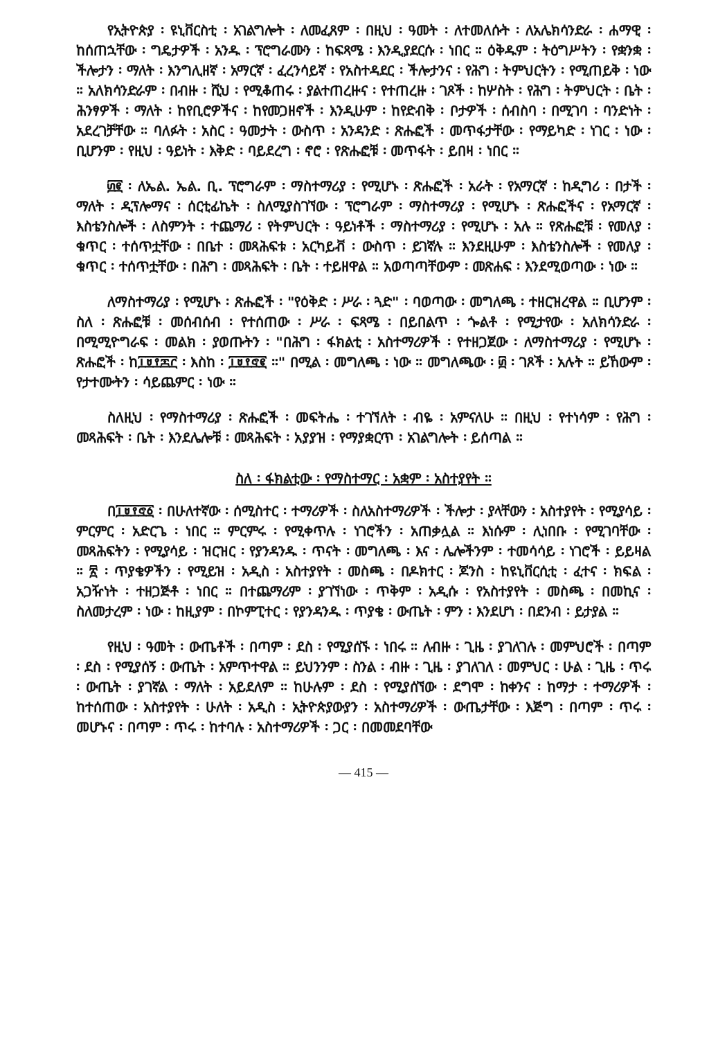የኢትዮጵያ ፡ ዩኒቨርስቲ ፡ አገልግሎት ፡ ለመፈጸም ፡ በዚህ ፡ ዓመት ፡ ለተመለሱት ፡ ለአሌክሳንድራ ፡ ሐማዊ ፡ ከሰጠኋቸው ፡ ግዴታዎች ፡ አንዱ ፡ ፕሮግራሙን ፡ ከፍጻሜ ፡ እንዲያደርሱ ፡ ነበር ። ዕቅዱም ፡ ትዕግሥትን ፡ የቋንቋ ፡ ችሎታን ፡ ማለት ፡ እንግሊዘኛ ፡ አማርኛ ፡ ፈረንሳይኛ ፡ የአስተዳደር ፡ ችሎታንና ፡ የሕግ ፡ ትምህርትን ፡ የሚጠይቅ ፡ ነው ። አለክሳንድራም ፡ በብዙ ፡ ሺህ ፡ የሚቆጠሩ ፡ ያልተጠረዙና ፡ የተጠረዙ ፡ ገጾች ፡ ከሦስት ፡ የሕግ ፡ ትምህርት ፡ ቤት ፡ ሕንፃዎች ፡ ማለት ፡ ከየቢሮዎችና ፡ ከየመጋዘኖች ፡ እንዲሁም ፡ ከየድብቅ ፡ ቦታዎች ፡ ሰብስባ ፡ በሚገባ ፡ ባንድነት ፡ አደረገቻቸው ። ባለፉት ፡ አስር ፡ ዓመታት ፡ ውስጥ ፡ አንዳንድ ፡ ጽሑፎች ፡ መጥፋታቸው ፡ የማይካድ ፡ ነገር ፡ ነው ፡ ቢሆንም ፡ የዚህ ፡ ዓይነት ፡ እቅድ ፡ ባይደረግ ፡ ኖሮ ፡ የጽሑፎቹ ፡ መጥፋት ፡ ይበዛ ፡ ነበር ።
፴፪ ፡ ለኤል. ኤል. ቢ. ፕሮግራም ፡ ማስተማሪያ ፡ የሚሆኑ ፡ ጽሑፎች ፡ አራት ፡ የአማርኛ ፡ ከዲግሪ ፡ በታች ፡ ማለት ፡ ዲፕሎማና ፡ ሰርቲፊኬት ፡ ስለሚያስገኘው ፡ ፕሮግራም ፡ ማስተማሪያ ፡ የሚሆኑ ፡ ጽሑፎችና ፡ የአማርኛ ፡ እስቴንስሎች ፡ ለስምንት ፡ ተጨማሪ ፡ የትምህርት ፡ ዓይነቶች ፡ ማስተማሪያ ፡ የሚሆኑ ፡ አሉ ። የጽሑፎቹ ፡ የመለያ ፡ ቁጥር ፡ ተሰጥቷቸው ፡ በቤተ ፡ መጻሕፍቱ ፡ አርካይቭ ፡ ውስጥ ፡ ይገኛሉ ። እንደዚሁም ፡ እስቴንስሎች ፡ የመለያ ፡ ቁጥር ፡ ተሰጥቷቸው ፡ በሕግ ፡ መጻሕፍት ፡ ቤት ፡ ተይዘዋል ። አወጣጣቸውም ፡ መጽሐፍ ፡ እንደሚወጣው ፡ ነው ።
ለማስተማሪያ ፡ የሚሆኑ ፡ ጽሑፎች ፡ "የዕቅድ ፡ ሥራ ፡ ጓድ" ፡ ባወጣው ፡ መግለጫ ፡ ተዘርዝረዋል ። ቢሆንም ፡ ስለ ፡ ጽሑፎቹ ፡ መሰብሰብ ፡ የተሰጠው ፡ ሥራ ፡ ፍጻሜ ፡ በይበልጥ ፡ ጐልቶ ፡ የሚታየው ፡ አለክሳንድራ ፡ በሚሚዮግራፍ ፡ መልክ ፡ ያወጡትን ፡ "በሕግ ፡ ፋክልቲ ፡ አስተማሪዎች ፡ የተዘጋጀው ፡ ለማስተማሪያ ፡ የሚሆኑ ፡ ጽሑፎች ፡ ከ፲፱፻፷፫ ፡ እስከ ፡ ፲፱፻፸፪ ።" በሚል ፡ መግለጫ ፡ ነው ። መግለጫው ፡ ፴ ፡ ገጾች ፡ አሉት ። ይኸውም ፡ የታተሙትን ፡ ሳይጨምር ፡ ነው ።
ስለዚህ ፡ የማስተማሪያ ፡ ጽሑፎች ፡ መፍትሔ ፡ ተገኘለት ፡ ብዬ ፡ አምናለሁ ። በዚህ ፡ የተነሳም ፡ የሕግ ፡ መጻሕፍት ፡ ቤት ፡ እንደሌሎቹ ፡ መጻሕፍት ፡ አያያዝ ፡ የማያቋርጥ ፡ አገልግሎት ፡ ይሰጣል ።
ስለ ፡ ፋክልቲው ፡ የማስተማር ፡ አቋም ፡ አስተያየት ።
በ፲፱፻፸፩ ፡ በሁለተኛው ፡ ሰሚስተር ፡ ተማሪዎች ፡ ስለአስተማሪዎች ፡ ችሎታ ፡ ያላቸውን ፡ አስተያየት ፡ የሚያሳይ ፡ ምርምር ፡ አድርጌ ፡ ነበር ። ምርምሩ ፡ የሚቀጥሉ ፡ ነገሮችን ፡ አጠቃሏል ። እነሱም ፡ ሊነበቡ ፡ የሚገባቸው ፡ መጻሕፍትን ፡ የሚያሳይ ፡ ዝርዝር ፡ የያንዳንዱ ፡ ጥናት ፡ መግለጫ ፡ እና ፡ ሌሎችንም ፡ ተመሳሳይ ፡ ነገሮች ፡ ይይዛል ። ፳ ፡ ጥያቄዎችን ፡ የሚይዝ ፡ አዲስ ፡ አስተያየት ፡ መስጫ ፡ በዶክተር ፡ ጆንስ ፡ ከዩኒቨርሲቲ ፡ ፈተና ፡ ክፍል ፡ አጋዥነት ፡ ተዘጋጅቶ ፡ ነበር ። በተጨማሪም ፡ ያገኘነው ፡ ጥቅም ፡ አዲሱ ፡ የአስተያየት ፡ መስጫ ፡ በመኪና ፡ ስለመታረም ፡ ነው ፡ ከዚያም ፡ በኮምፒተር ፡ የያንዳንዱ ፡ ጥያቄ ፡ ውጤት ፡ ምን ፡ እንደሆነ ፡ በደንብ ፡ ይታያል ።
የዚህ ፡ ዓመት ፡ ውጤቶች ፡ በጣም ፡ ደስ ፡ የሚያሰኙ ፡ ነበሩ ። ለብዙ ፡ ጊዜ ፡ ያገለገሉ ፡ መምህሮች ፡ በጣም ፡ ደስ ፡ የሚያሰኝ ፡ ውጤት ፡ አምጥተዋል ። ይህንንም ፡ ስንል ፡ ብዙ ፡ ጊዜ ፡ ያገለገለ ፡ መምህር ፡ ሁል ፡ ጊዜ ፡ ጥሩ ፡ ውጤት ፡ ያገኛል ፡ ማለት ፡ አይደለም ። ከሁሉም ፡ ደስ ፡ የሚያሰኘው ፡ ደግሞ ፡ ከቀንና ፡ ከማታ ፡ ተማሪዎች ፡ ከተሰጠው ፡ አስተያየት ፡ ሁለት ፡ አዲስ ፡ ኢትዮጵያውያን ፡ አስተማሪዎች ፡ ውጤታቸው ፡ እጅግ ፡ በጣም ፡ ጥሩ ፡ መሆኑና ፡ በጣም ፡ ጥሩ ፡ ከተባሉ ፡ አስተማሪዎች ፡ ጋር ፡ በመመደባቸው
— 415 —